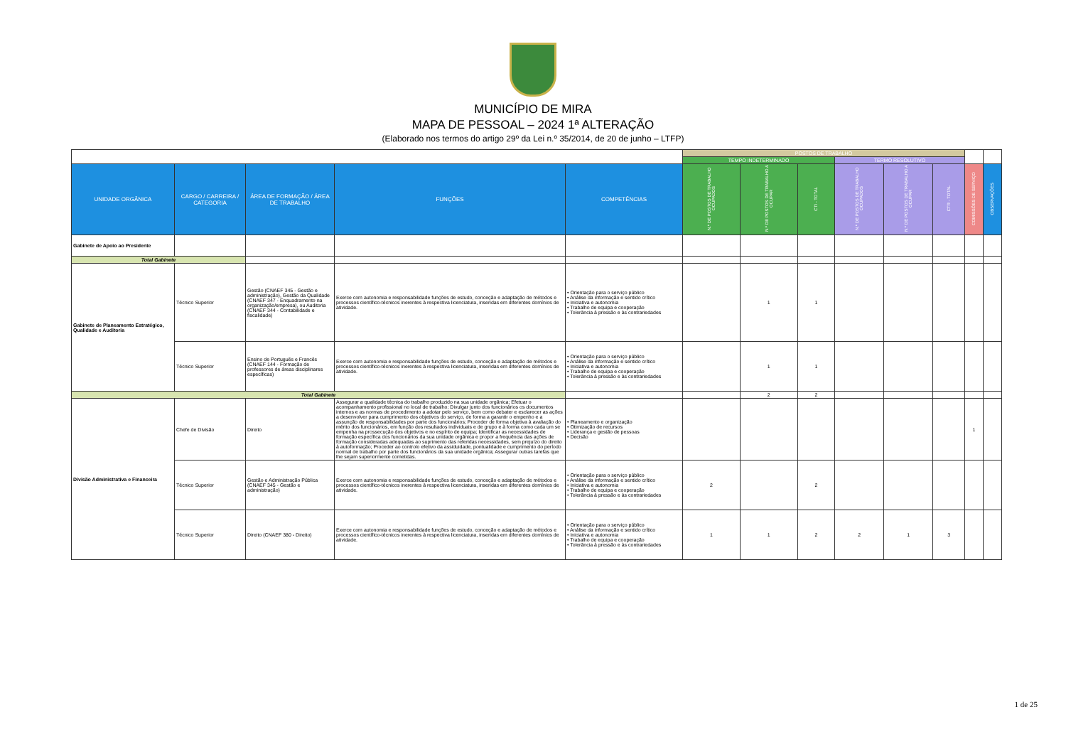MUNICÍPIO DE MIRA
MAPA DE PESSOAL – 2024 1ª ALTERAÇÃO
(Elaborado nos termos do artigo 29º da Lei n.º 35/2014, de 20 de junho – LTFP)
| | | | | | POSTOS DE TRABALHO | | | | | | | |
| | | | | | TEMPO INDETERMINADO | | | TERMO RESOLUTIVO | | | | |
| UNIDADE ORGÂNICA | CARGO / CARREIRA / CATEGORIA | ÁREA DE FORMAÇÃO / ÁREA DE TRABALHO | FUNÇÕES | COMPETÊNCIAS | N.º DE POSTOS DE TRABALHO OCUPADOS | N.º DE POSTOS DE TRABALHO A OCUPAR | CTI - TOTAL | N.º DE POSTOS DE TRABALHO OCUPADOS | N.º DE POSTOS DE TRABALHO A OCUPAR | CTR - TOTAL | COMISSÕES DE SERVIÇO | OBSERVAÇÕES |
| Gabinete de Apoio ao Presidente | | | | | | | | | | | | |
| Total Gabinete | | | | | | | | | | | | |
| Gabinete de Planeamento Estratégico, Qualidade e Auditoria | Técnico Superior | Gestão (CNAEF 345 - Gestão e administração), Gestão da Qualidade (CNAEF 347 - Enquadramento na organização/empresa), ou Auditoria (CNAEF 344 - Contabilidade e fiscalidade) | Exerce com autonomia e responsabilidade funções de estudo, conceção e adaptação de métodos e processos científico-técnicos inerentes à respectiva licenciatura, inseridas em diferentes domínios de atividade. | • Orientação para o serviço público • Análise da informação e sentido crítico • Iniciativa e autonomia • Trabalho de equipa e cooperação • Tolerância à pressão e às contrariedades | | 1 | 1 | | | | | |
| | Técnico Superior | Ensino de Português e Francês (CNAEF 144 - Formação de professores de áreas disciplinares específicas) | Exerce com autonomia e responsabilidade funções de estudo, conceção e adaptação de métodos e processos científico-técnicos inerentes à respectiva licenciatura, inseridas em diferentes domínios de atividade. | • Orientação para o serviço público • Análise da informação e sentido crítico • Iniciativa e autonomia • Trabalho de equipa e cooperação • Tolerância à pressão e às contrariedades | | 1 | 1 | | | | | |
| Total Gabinete | | | | | | 2 | 2 | | | | | |
| Divisão Administrativa e Financeira | Chefe de Divisão | Direito | Assegurar a qualidade técnica do trabalho produzido na sua unidade orgânica; Efetuar o acompanhamento profissional no local de trabalho; Divulgar junto dos funcionários os documentos internos e as normas de procedimento a adotar pelo serviço, bem como debater e esclarecer as ações a desenvolver para cumprimento dos objetivos do serviço, de forma a garantir o empenho e a assunção de responsabilidades por parte dos funcionários; Proceder de forma objetiva à avaliação do mérito dos funcionários, em função dos resultados individuais e de grupo e à forma como cada um se empenha na prossecução dos objetivos e no espírito de equipa; Identificar as necessidades de formação específica dos funcionários da sua unidade orgânica e propor a frequência das ações de formação consideradas adequadas ao suprimento das referidas necessidades, sem prejuízo do direito à autoformação; Proceder ao controlo efetivo da assiduidade, pontualidade e cumprimento do período normal de trabalho por parte dos funcionários da sua unidade orgânica; Assegurar outras tarefas que lhe sejam superiormente cometidas. | • Planeamento e organização • Otimização de recursos • Liderança e gestão de pessoas • Decisão | | | | | | | 1 | |
| | Técnico Superior | Gestão e Administração Pública (CNAEF 345 - Gestão e administração) | Exerce com autonomia e responsabilidade funções de estudo, conceção e adaptação de métodos e processos científico-técnicos inerentes à respectiva licenciatura, inseridas em diferentes domínios de atividade. | • Orientação para o serviço público • Análise da informação e sentido crítico • Iniciativa e autonomia • Trabalho de equipa e cooperação • Tolerância à pressão e às contrariedades | 2 | | 2 | | | | | |
| | Técnico Superior | Direito (CNAEF 380 - Direito) | Exerce com autonomia e responsabilidade funções de estudo, conceção e adaptação de métodos e processos científico-técnicos inerentes à respectiva licenciatura, inseridas em diferentes domínios de atividade. | • Orientação para o serviço público • Análise da informação e sentido crítico • Iniciativa e autonomia • Trabalho de equipa e cooperação • Tolerância à pressão e às contrariedades | 1 | 1 | 2 | 2 | 1 | 3 | | |
1 de 25